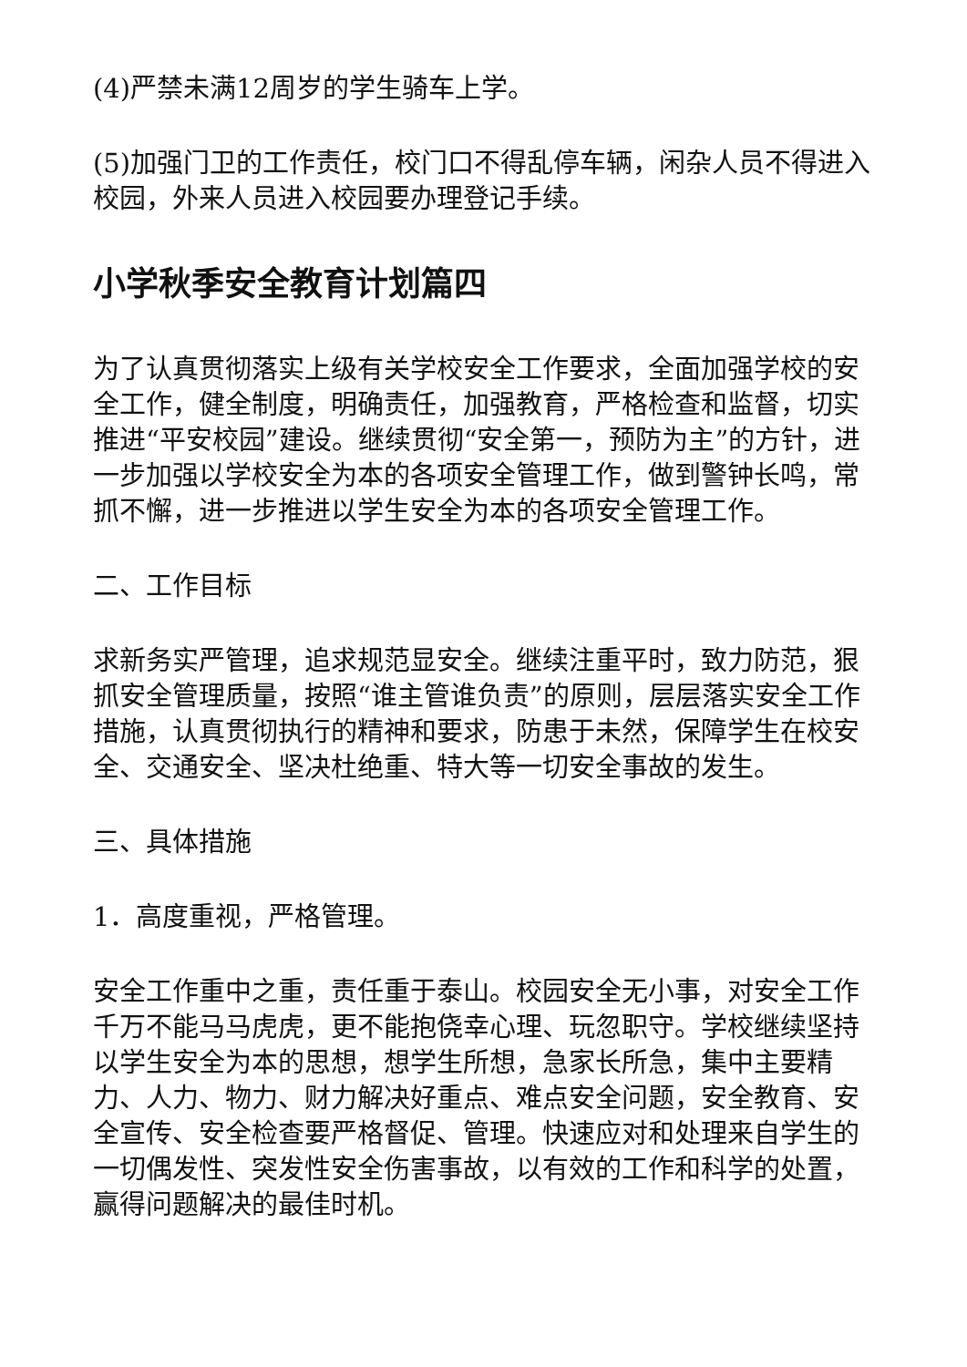(4)严禁未满12周岁的学生骑车上学。
(5)加强门卫的工作责任，校门口不得乱停车辆，闲杂人员不得进入校园，外来人员进入校园要办理登记手续。
小学秋季安全教育计划篇四
为了认真贯彻落实上级有关学校安全工作要求，全面加强学校的安全工作，健全制度，明确责任，加强教育，严格检查和监督，切实推进“平安校园”建设。继续贯彻“安全第一，预防为主”的方针，进一步加强以学校安全为本的各项安全管理工作，做到警钟长鸣，常抓不懈，进一步推进以学生安全为本的各项安全管理工作。
二、工作目标
求新务实严管理，追求规范显安全。继续注重平时，致力防范，狠抓安全管理质量，按照“谁主管谁负责”的原则，层层落实安全工作措施，认真贯彻执行的精神和要求，防患于未然，保障学生在校安全、交通安全、坚决杜绝重、特大等一切安全事故的发生。
三、具体措施
1．高度重视，严格管理。
安全工作重中之重，责任重于泰山。校园安全无小事，对安全工作千万不能马马虎虎，更不能抱侥幸心理、玩忽职守。学校继续坚持以学生安全为本的思想，想学生所想，急家长所急，集中主要精力、人力、物力、财力解决好重点、难点安全问题，安全教育、安全宣传、安全检查要严格督促、管理。快速应对和处理来自学生的一切偶发性、突发性安全伤害事故，以有效的工作和科学的处置，赢得问题解决的最佳时机。